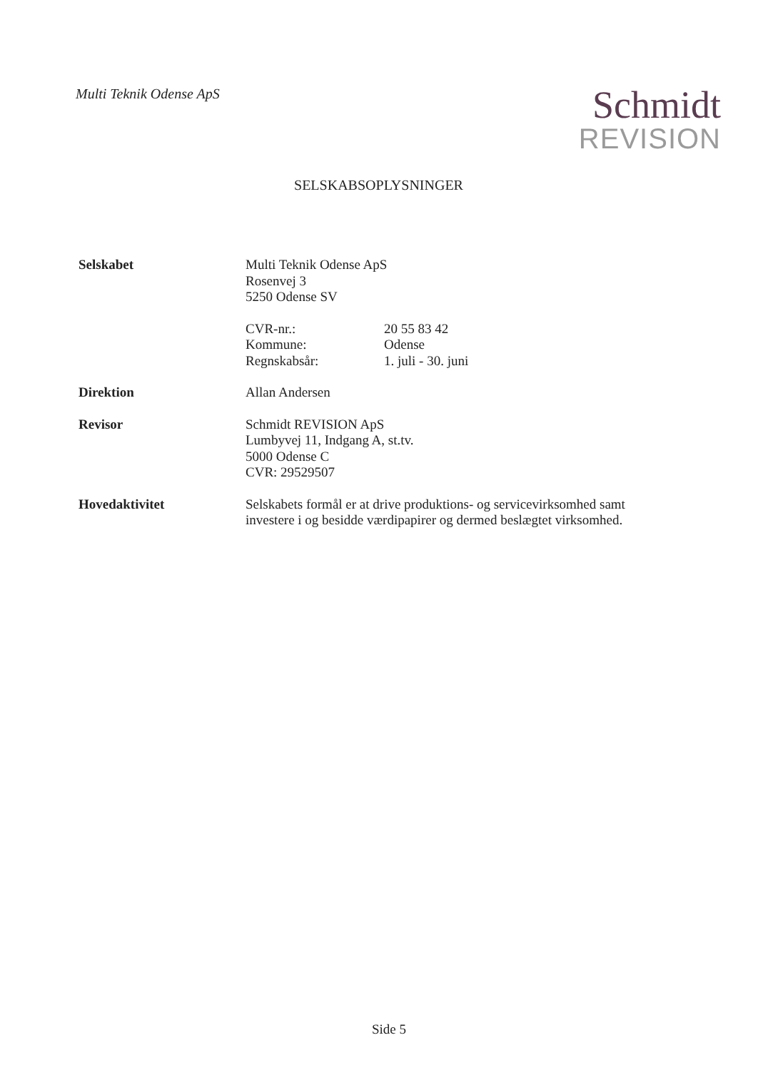Multi Teknik Odense ApS
Schmidt
REVISION
SELSKABSOPLYSNINGER
Selskabet Multi Teknik Odense ApS
Rosenvej 3
5250 Odense SV
CVR-nr.: 20 55 83 42
Kommune: Odense
Regnskabsår: 1. juli - 30. juni
Direktion Allan Andersen
Revisor Schmidt REVISION ApS
Lumbyvej 11, Indgang A, st.tv.
5000 Odense C
CVR: 29529507
Hovedaktivitet Selskabets formål er at drive produktions- og servicevirksomhed samt investere i og besidde værdipapirer og dermed beslægtet virksomhed.
Side 5